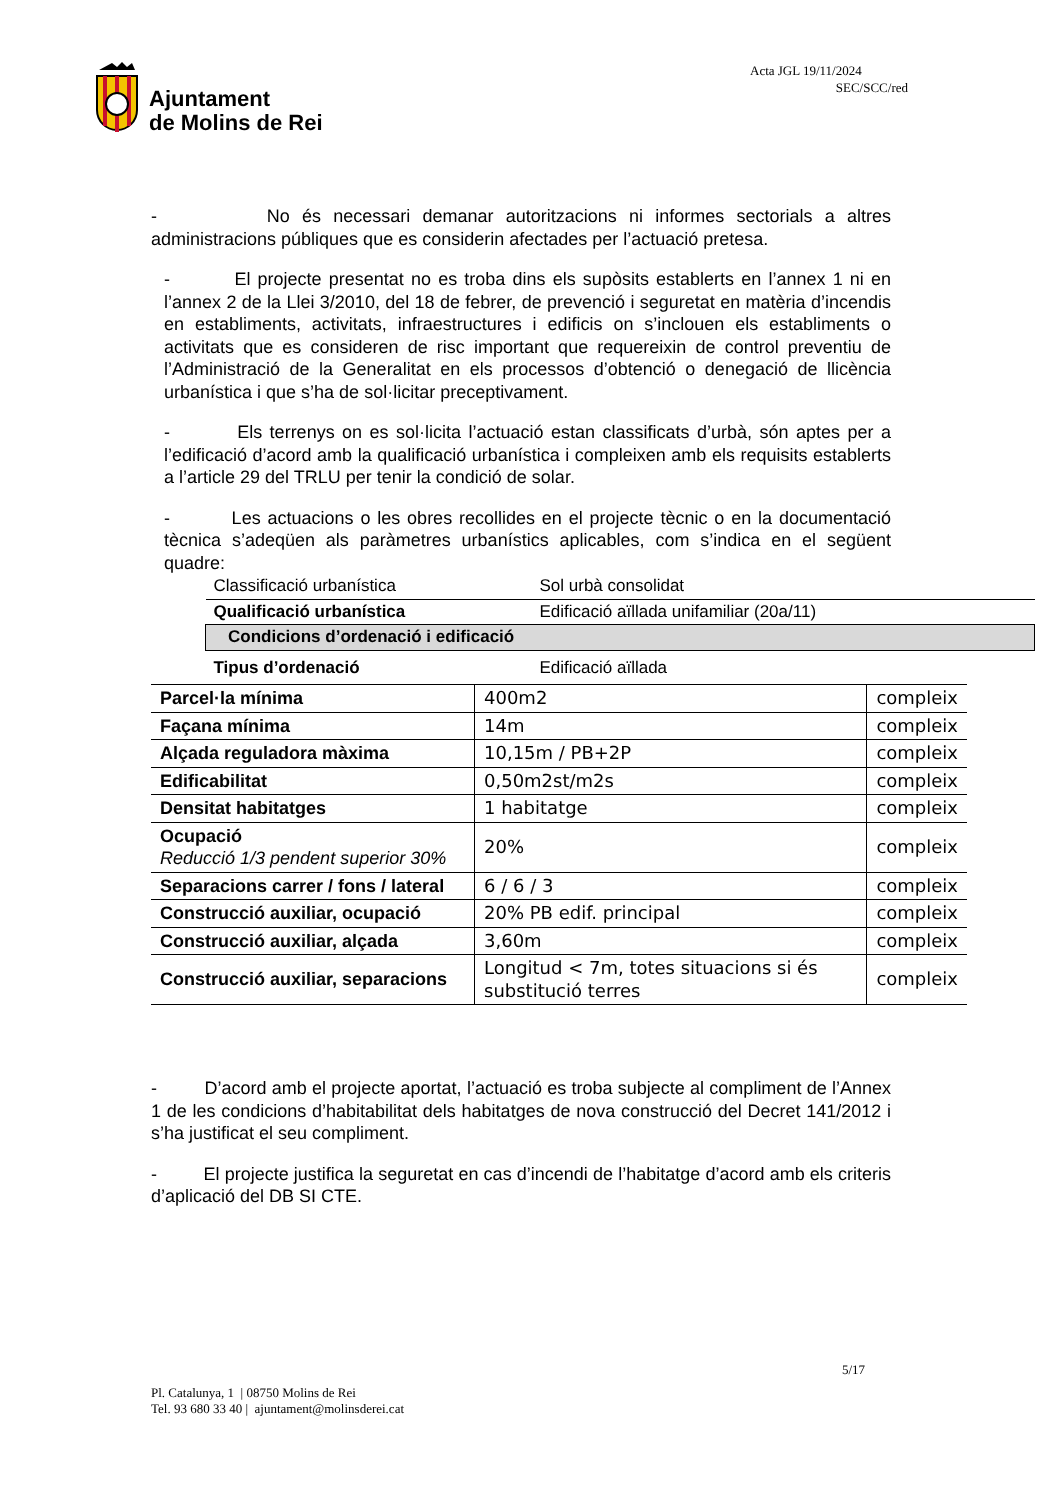Ajuntament
de Molins de Rei
Acta JGL 19/11/2024
SEC/SCC/red
- No és necessari demanar autoritzacions ni informes sectorials a altres administracions públiques que es considerin afectades per l’actuació pretesa.
- El projecte presentat no es troba dins els supòsits establerts en l’annex 1 ni en l’annex 2 de la Llei 3/2010, del 18 de febrer, de prevenció i seguretat en matèria d’incendis en establiments, activitats, infraestructures i edificis on s’inclouen els establiments o activitats que es consideren de risc important que requereixin de control preventiu de l’Administració de la Generalitat en els processos d’obtenció o denegació de llicència urbanística i que s’ha de sol·licitar preceptivament.
- Els terrenys on es sol·licita l’actuació estan classificats d’urbà, són aptes per a l’edificació d’acord amb la qualificació urbanística i compleixen amb els requisits establerts a l’article 29 del TRLU per tenir la condició de solar.
- Les actuacions o les obres recollides en el projecte tècnic o en la documentació tècnica s’adeqüen als paràmetres urbanístics aplicables, com s’indica en el següent quadre:
| Classificació urbanística | Sol urbà consolidat |
| Qualificació urbanística | Edificació aïllada unifamiliar (20a/11) |
| Condicions d’ordenació i edificació | |
| Tipus d’ordenació | Edificació aïllada |
| Parcel·la mínima | 400m2 | compleix |
| Façana mínima | 14m | compleix |
| Alçada reguladora màxima | 10,15m / PB+2P | compleix |
| Edificabilitat | 0,50m2st/m2s | compleix |
| Densitat habitatges | 1 habitatge | compleix |
| Ocupació Reducció 1/3 pendent superior 30% | 20% | compleix |
| Separacions carrer / fons / lateral | 6 / 6 / 3 | compleix |
| Construcció auxiliar, ocupació | 20% PB edif. principal | compleix |
| Construcció auxiliar, alçada | 3,60m | compleix |
| Construcció auxiliar, separacions | Longitud < 7m, totes situacions si és substitució terres | compleix |
- D’acord amb el projecte aportat, l’actuació es troba subjecte al compliment de l’Annex 1 de les condicions d’habitabilitat dels habitatges de nova construcció del Decret 141/2012 i s’ha justificat el seu compliment.
- El projecte justifica la seguretat en cas d’incendi de l’habitatge d’acord amb els criteris d’aplicació del DB SI CTE.
5/17
Pl. Catalunya, 1 | 08750 Molins de Rei
Tel. 93 680 33 40 | ajuntament@molinsderei.cat